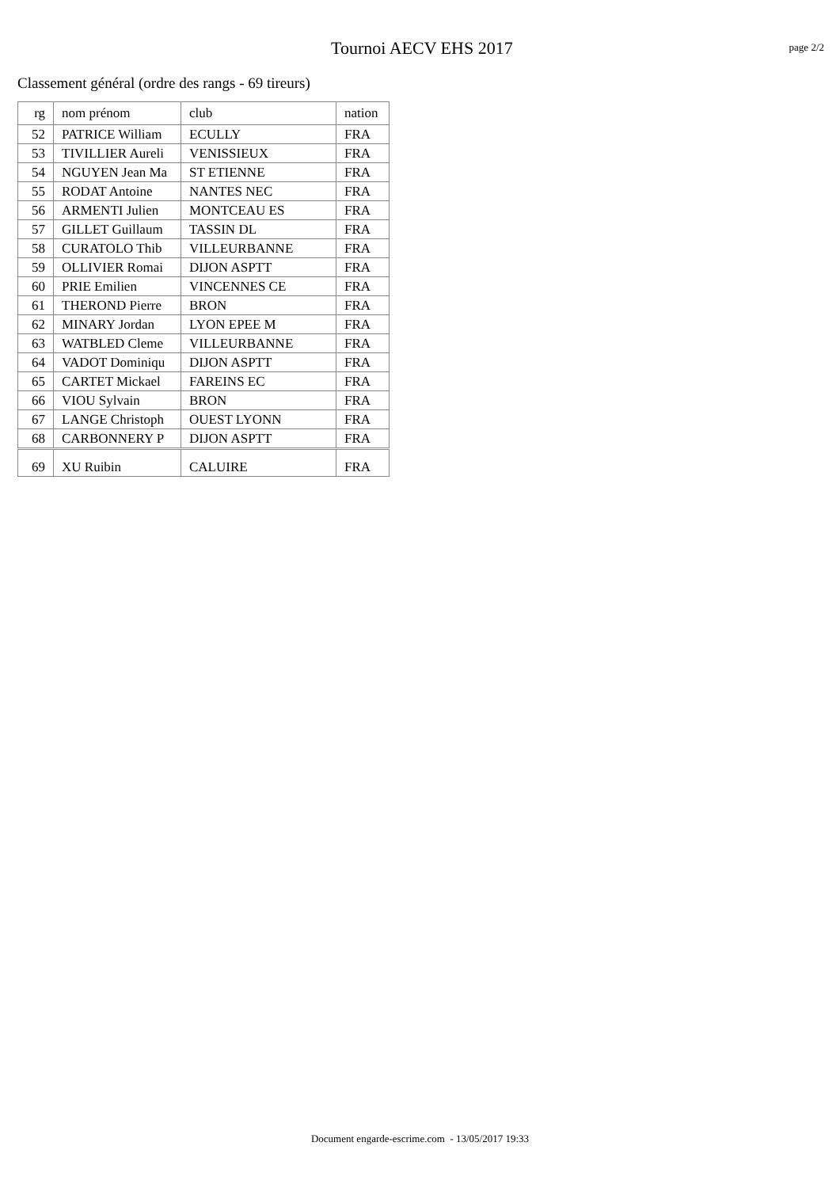Tournoi AECV EHS 2017
page 2/2
Classement général (ordre des rangs - 69 tireurs)
| rg | nom prénom | club | nation |
| --- | --- | --- | --- |
| 52 | PATRICE William | ECULLY | FRA |
| 53 | TIVILLIER Aureli | VENISSIEUX | FRA |
| 54 | NGUYEN Jean Ma | ST ETIENNE | FRA |
| 55 | RODAT Antoine | NANTES NEC | FRA |
| 56 | ARMENTI Julien | MONTCEAU ES | FRA |
| 57 | GILLET Guillaum | TASSIN DL | FRA |
| 58 | CURATOLO Thib | VILLEURBANNE | FRA |
| 59 | OLLIVIER Romai | DIJON ASPTT | FRA |
| 60 | PRIE Emilien | VINCENNES CE | FRA |
| 61 | THEROND Pierre | BRON | FRA |
| 62 | MINARY Jordan | LYON EPEE M | FRA |
| 63 | WATBLED Cleme | VILLEURBANNE | FRA |
| 64 | VADOT Dominiqu | DIJON ASPTT | FRA |
| 65 | CARTET Mickael | FAREINS EC | FRA |
| 66 | VIOU Sylvain | BRON | FRA |
| 67 | LANGE Christoph | OUEST LYONN | FRA |
| 68 | CARBONNERY P | DIJON ASPTT | FRA |
| 69 | XU Ruibin | CALUIRE | FRA |
Document engarde-escrime.com - 13/05/2017 19:33